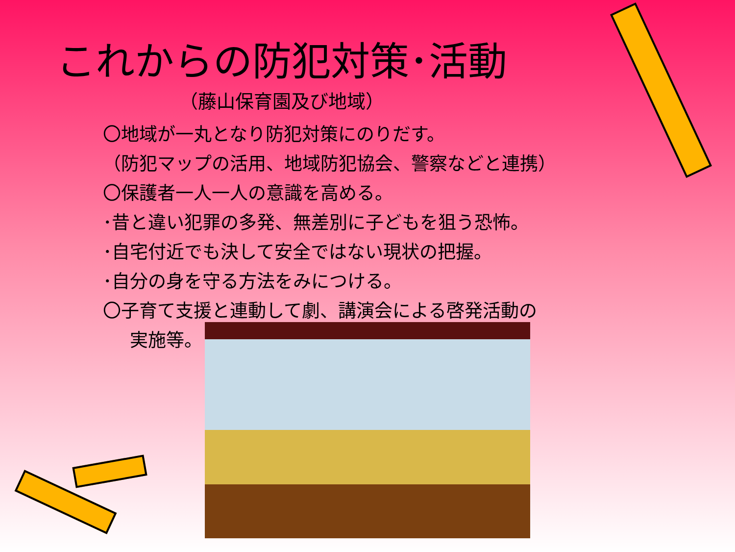これからの防犯対策･活動
（藤山保育園及び地域）
〇地域が一丸となり防犯対策にのりだす。
（防犯マップの活用、地域防犯協会、警察などと連携）
〇保護者一人一人の意識を高める。
･昔と違い犯罪の多発、無差別に子どもを狙う恐怖。
･自宅付近でも決して安全ではない現状の把握。
･自分の身を守る方法をみにつける。
〇子育て支援と連動して劇、講演会による啓発活動の
実施等。